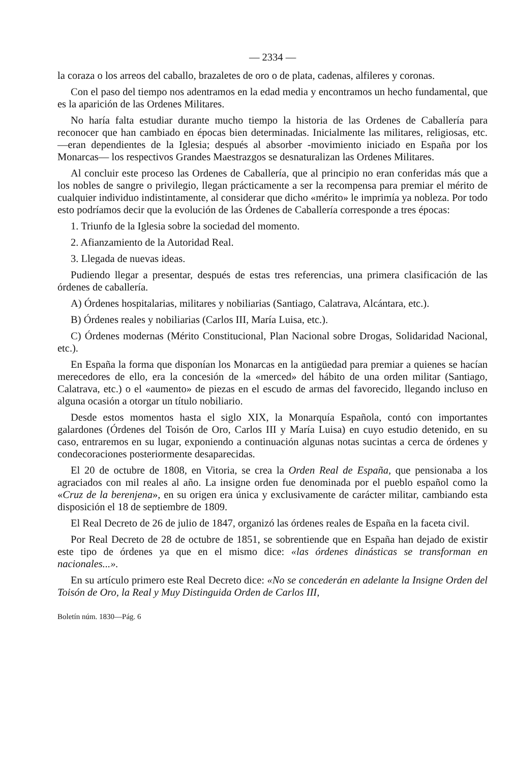— 2334 —
la coraza o los arreos del caballo, brazaletes de oro o de plata, cadenas, alfileres y coronas.
Con el paso del tiempo nos adentramos en la edad media y encontramos un hecho fundamental, que es la aparición de las Ordenes Militares.
No haría falta estudiar durante mucho tiempo la historia de las Ordenes de Caballería para reconocer que han cambiado en épocas bien determinadas. Inicialmente las militares, religiosas, etc. —eran dependientes de la Iglesia; después al absorber -movimiento iniciado en España por los Monarcas— los respectivos Grandes Maestrazgos se desnaturalizan las Ordenes Militares.
Al concluir este proceso las Ordenes de Caballería, que al principio no eran conferidas más que a los nobles de sangre o privilegio, llegan prácticamente a ser la recompensa para premiar el mérito de cualquier individuo indistintamente, al considerar que dicho «mérito» le imprimía ya nobleza. Por todo esto podríamos decir que la evolución de las Órdenes de Caballería corresponde a tres épocas:
1. Triunfo de la Iglesia sobre la sociedad del momento.
2. Afianzamiento de la Autoridad Real.
3. Llegada de nuevas ideas.
Pudiendo llegar a presentar, después de estas tres referencias, una primera clasificación de las órdenes de caballería.
A) Órdenes hospitalarias, militares y nobiliarias (Santiago, Calatrava, Alcántara, etc.).
B) Órdenes reales y nobiliarias (Carlos III, María Luisa, etc.).
C) Órdenes modernas (Mérito Constitucional, Plan Nacional sobre Drogas, Solidaridad Nacional, etc.).
En España la forma que disponían los Monarcas en la antigüedad para premiar a quienes se hacían merecedores de ello, era la concesión de la «merced» del hábito de una orden militar (Santiago, Calatrava, etc.) o el «aumento» de piezas en el escudo de armas del favorecido, llegando incluso en alguna ocasión a otorgar un título nobiliario.
Desde estos momentos hasta el siglo XIX, la Monarquía Española, contó con importantes galardones (Órdenes del Toisón de Oro, Carlos III y María Luisa) en cuyo estudio detenido, en su caso, entraremos en su lugar, exponiendo a continuación algunas notas sucintas a cerca de órdenes y condecoraciones posteriormente desaparecidas.
El 20 de octubre de 1808, en Vitoria, se crea la Orden Real de España, que pensionaba a los agraciados con mil reales al año. La insigne orden fue denominada por el pueblo español como la «Cruz de la berenjena», en su origen era única y exclusivamente de carácter militar, cambiando esta disposición el 18 de septiembre de 1809.
El Real Decreto de 26 de julio de 1847, organizó las órdenes reales de España en la faceta civil.
Por Real Decreto de 28 de octubre de 1851, se sobrentiende que en España han dejado de existir este tipo de órdenes ya que en el mismo dice: «las órdenes dinásticas se transforman en nacionales...».
En su artículo primero este Real Decreto dice: «No se concederán en adelante la Insigne Orden del Toisón de Oro, la Real y Muy Distinguida Orden de Carlos III,
Boletín núm. 1830—Pág. 6